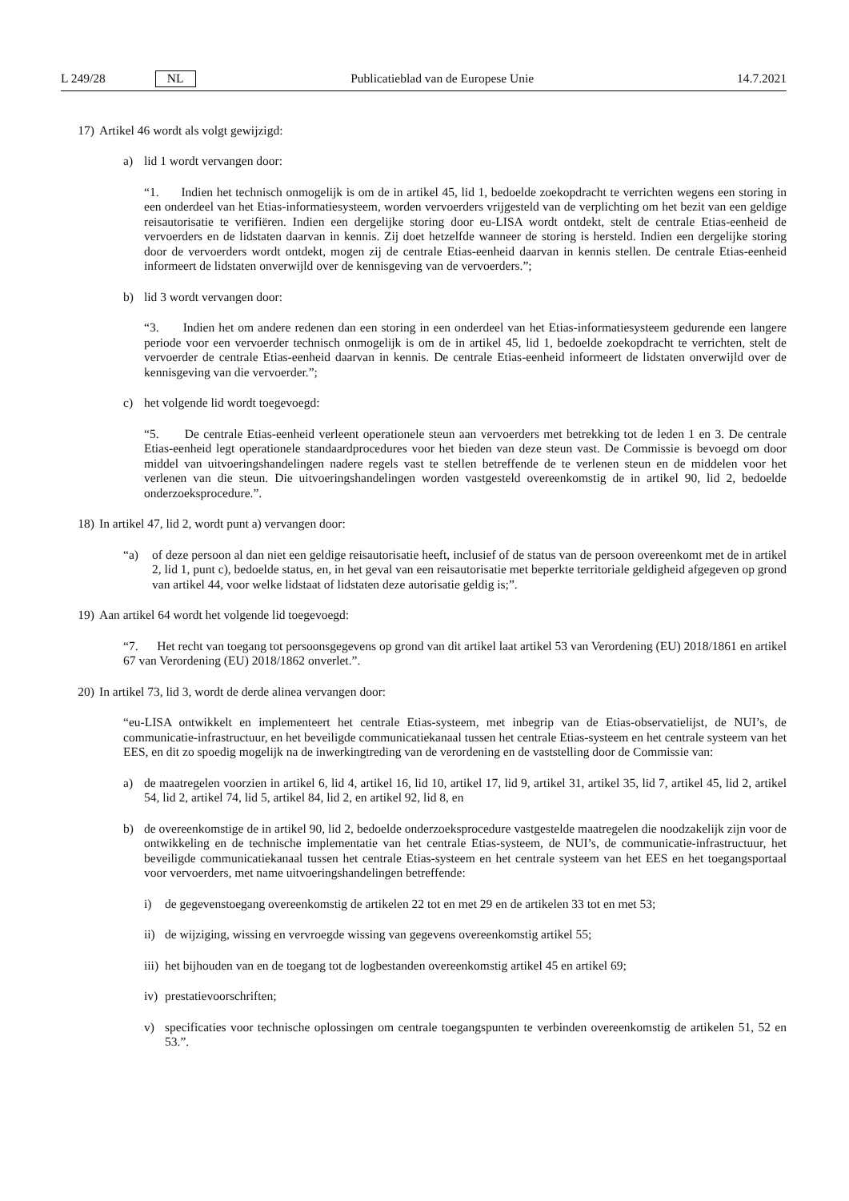L 249/28 NL Publicatieblad van de Europese Unie 14.7.2021
17) Artikel 46 wordt als volgt gewijzigd:
a) lid 1 wordt vervangen door:
“1. Indien het technisch onmogelijk is om de in artikel 45, lid 1, bedoelde zoekopdracht te verrichten wegens een storing in een onderdeel van het Etias-informatiesysteem, worden vervoerders vrijgesteld van de verplichting om het bezit van een geldige reisautorisatie te verifiëren. Indien een dergelijke storing door eu-LISA wordt ontdekt, stelt de centrale Etias-eenheid de vervoerders en de lidstaten daarvan in kennis. Zij doet hetzelfde wanneer de storing is hersteld. Indien een dergelijke storing door de vervoerders wordt ontdekt, mogen zij de centrale Etias-eenheid daarvan in kennis stellen. De centrale Etias-eenheid informeert de lidstaten onverwijld over de kennisgeving van de vervoerders.”;
b) lid 3 wordt vervangen door:
“3. Indien het om andere redenen dan een storing in een onderdeel van het Etias-informatiesysteem gedurende een langere periode voor een vervoerder technisch onmogelijk is om de in artikel 45, lid 1, bedoelde zoekopdracht te verrichten, stelt de vervoerder de centrale Etias-eenheid daarvan in kennis. De centrale Etias-eenheid informeert de lidstaten onverwijld over de kennisgeving van die vervoerder.”;
c) het volgende lid wordt toegevoegd:
“5. De centrale Etias-eenheid verleent operationele steun aan vervoerders met betrekking tot de leden 1 en 3. De centrale Etias-eenheid legt operationele standaardprocedures voor het bieden van deze steun vast. De Commissie is bevoegd om door middel van uitvoeringshandelingen nadere regels vast te stellen betreffende de te verlenen steun en de middelen voor het verlenen van die steun. Die uitvoeringshandelingen worden vastgesteld overeenkomstig de in artikel 90, lid 2, bedoelde onderzoeksprocedure.”.
18) In artikel 47, lid 2, wordt punt a) vervangen door:
“a)
of deze persoon al dan niet een geldige reisautorisatie heeft, inclusief of de status van de persoon overeenkomt met de in artikel 2, lid 1, punt c), bedoelde status, en, in het geval van een reisautorisatie met beperkte territoriale geldigheid afgegeven op grond van artikel 44, voor welke lidstaat of lidstaten deze autorisatie geldig is;”.
19) Aan artikel 64 wordt het volgende lid toegevoegd:
“7. Het recht van toegang tot persoonsgegevens op grond van dit artikel laat artikel 53 van Verordening (EU) 2018/1861 en artikel 67 van Verordening (EU) 2018/1862 onverlet.”.
20) In artikel 73, lid 3, wordt de derde alinea vervangen door:
“eu-LISA ontwikkelt en implementeert het centrale Etias-systeem, met inbegrip van de Etias-observatielijst, de NUI’s, de communicatie-infrastructuur, en het beveiligde communicatiekanaal tussen het centrale Etias-systeem en het centrale systeem van het EES, en dit zo spoedig mogelijk na de inwerkingtreding van de verordening en de vaststelling door de Commissie van:
a) de maatregelen voorzien in artikel 6, lid 4, artikel 16, lid 10, artikel 17, lid 9, artikel 31, artikel 35, lid 7, artikel 45, lid 2, artikel 54, lid 2, artikel 74, lid 5, artikel 84, lid 2, en artikel 92, lid 8, en
b) de overeenkomstige de in artikel 90, lid 2, bedoelde onderzoeksprocedure vastgestelde maatregelen die noodzakelijk zijn voor de ontwikkeling en de technische implementatie van het centrale Etias-systeem, de NUI’s, de communicatie-infrastructuur, het beveiligde communicatiekanaal tussen het centrale Etias-systeem en het centrale systeem van het EES en het toegangsportaal voor vervoerders, met name uitvoeringshandelingen betreffende:
i) de gegevenstoegang overeenkomstig de artikelen 22 tot en met 29 en de artikelen 33 tot en met 53;
ii)
de wijziging, wissing en vervroegde wissing van gegevens overeenkomstig artikel 55;
iii)
het bijhouden van en de toegang tot de logbestanden overeenkomstig artikel 45 en artikel 69;
iv)
prestatievoorschriften;
v) specificaties voor technische oplossingen om centrale toegangspunten te verbinden overeenkomstig de artikelen 51, 52 en 53.”.